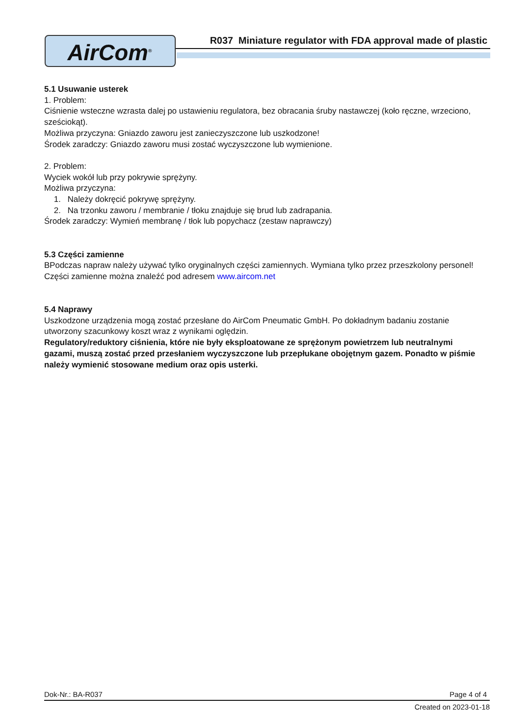AirCom<sup>®</sup>
R037 Miniature regulator with FDA approval made of plastic
5.1 Usuwanie usterek
1. Problem:
Ciśnienie wsteczne wzrasta dalej po ustawieniu regulatora, bez obracania śruby nastawczej (koło ręczne, wrzeciono, sześciokąt).
Możliwa przyczyna: Gniazdo zaworu jest zanieczyszczone lub uszkodzone!
Środek zaradczy: Gniazdo zaworu musi zostać wyczyszczone lub wymienione.
2. Problem:
Wyciek wokół lub przy pokrywie sprężyny.
Możliwa przyczyna:
1. Należy dokręcić pokrywę sprężyny.
2. Na trzonku zaworu / membranie / tłoku znajduje się brud lub zadrapania.
Środek zaradczy: Wymień membranę / tłok lub popychacz (zestaw naprawczy)
5.3 Części zamienne
BPodczas napraw należy używać tylko oryginalnych części zamiennych. Wymiana tylko przez przeszkolony personel! Części zamienne można znaleźć pod adresem www.aircom.net
5.4 Naprawy
Uszkodzone urządzenia mogą zostać przesłane do AirCom Pneumatic GmbH. Po dokładnym badaniu zostanie utworzony szacunkowy koszt wraz z wynikami oględzin.
Regulatory/reduktory ciśnienia, które nie były eksploatowane ze sprężonym powietrzem lub neutralnymi gazami, muszą zostać przed przesłaniem wyczyszczone lub przepłukane obojętnym gazem. Ponadto w piśmie należy wymienić stosowane medium oraz opis usterki.
Dok-Nr.: BA-R037 Page 4 of 4
Created on 2023-01-18